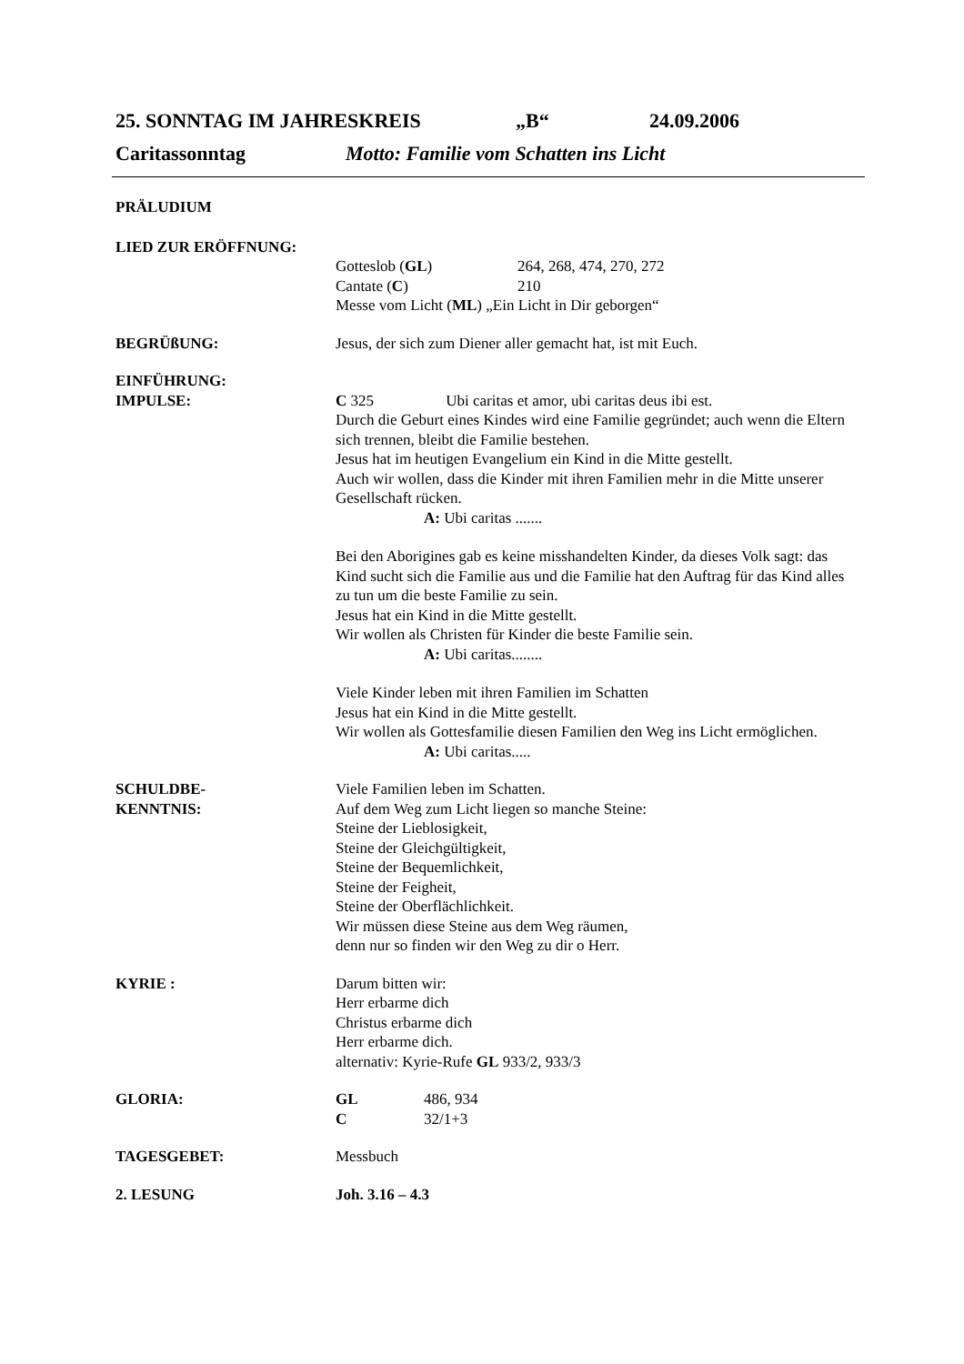25. SONNTAG IM JAHRESKREIS „B“24.09.2006
Caritassonntag Motto: Familie vom Schatten ins Licht
PRÄLUDIUM
LIED ZUR ERÖFFNUNG:
Gotteslob (GL) 264, 268, 474, 270, 272
Cantate (C) 210
Messe vom Licht (ML) „Ein Licht in Dir geborgen“
BEGRÜßUNG: Jesus, der sich zum Diener aller gemacht hat, ist mit Euch.
EINFÜHRUNG:
IMPULSE:
C 325 Ubi caritas et amor, ubi caritas deus ibi est.
Durch die Geburt eines Kindes wird eine Familie gegründet; auch wenn die Eltern sich trennen, bleibt die Familie bestehen.
Jesus hat im heutigen Evangelium ein Kind in die Mitte gestellt.
Auch wir wollen, dass die Kinder mit ihren Familien mehr in die Mitte unserer Gesellschaft rücken.
A: Ubi caritas .......
Bei den Aborigines gab es keine misshandelten Kinder, da dieses Volk sagt: das Kind sucht sich die Familie aus und die Familie hat den Auftrag für das Kind alles zu tun um die beste Familie zu sein.
Jesus hat ein Kind in die Mitte gestellt.
Wir wollen als Christen für Kinder die beste Familie sein.
A: Ubi caritas........
Viele Kinder leben mit ihren Familien im Schatten
Jesus hat ein Kind in die Mitte gestellt.
Wir wollen als Gottesfamilie diesen Familien den Weg ins Licht ermöglichen.
A: Ubi caritas.....
SCHULDBE-
KENNTNIS:
Viele Familien leben im Schatten.
Auf dem Weg zum Licht liegen so manche Steine:
Steine der Lieblosigkeit,
Steine der Gleichgültigkeit,
Steine der Bequemlichkeit,
Steine der Feigheit,
Steine der Oberflächlichkeit.
Wir müssen diese Steine aus dem Weg räumen,
denn nur so finden wir den Weg zu dir o Herr.
KYRIE : Darum bitten wir:
Herr erbarme dich
Christus erbarme dich
Herr erbarme dich.
alternativ: Kyrie-Rufe GL 933/2, 933/3
GLORIA: GL 486, 934
C 32/1+3
TAGESGEBET: Messbuch
2. LESUNG Joh. 3.16 – 4.3